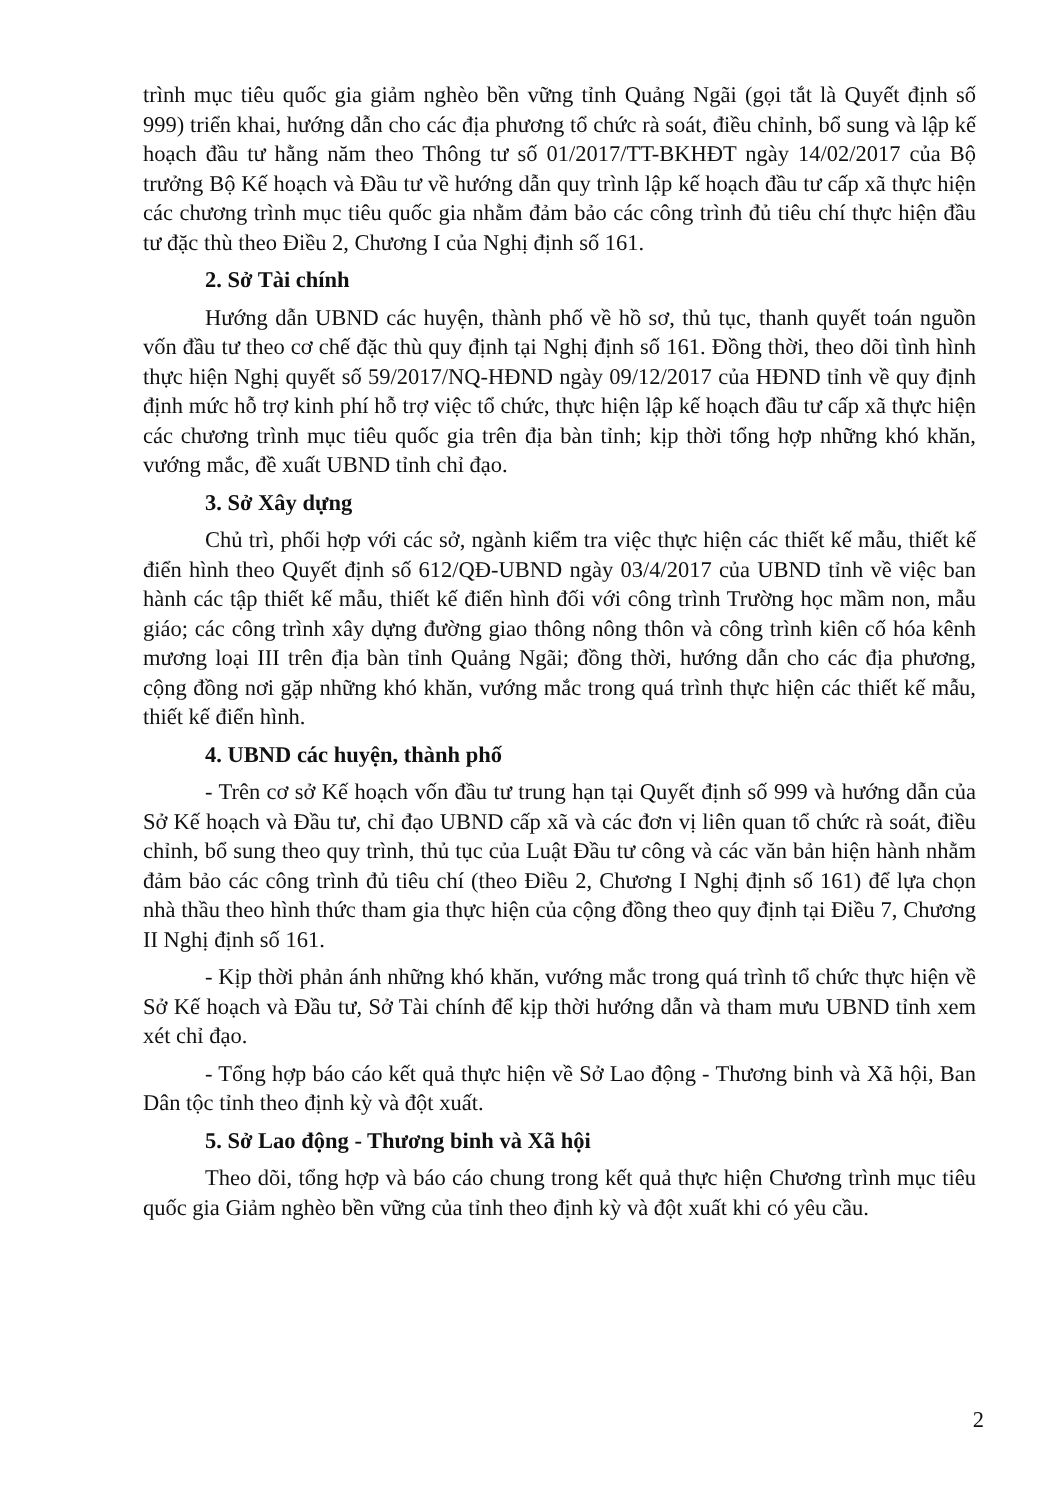trình mục tiêu quốc gia giảm nghèo bền vững tỉnh Quảng Ngãi (gọi tắt là Quyết định số 999) triển khai, hướng dẫn cho các địa phương tổ chức rà soát, điều chỉnh, bổ sung và lập kế hoạch đầu tư hằng năm theo Thông tư số 01/2017/TT-BKHĐT ngày 14/02/2017 của Bộ trưởng Bộ Kế hoạch và Đầu tư về hướng dẫn quy trình lập kế hoạch đầu tư cấp xã thực hiện các chương trình mục tiêu quốc gia nhằm đảm bảo các công trình đủ tiêu chí thực hiện đầu tư đặc thù theo Điều 2, Chương I của Nghị định số 161.
2. Sở Tài chính
Hướng dẫn UBND các huyện, thành phố về hồ sơ, thủ tục, thanh quyết toán nguồn vốn đầu tư theo cơ chế đặc thù quy định tại Nghị định số 161. Đồng thời, theo dõi tình hình thực hiện Nghị quyết số 59/2017/NQ-HĐND ngày 09/12/2017 của HĐND tỉnh về quy định định mức hỗ trợ kinh phí hỗ trợ việc tổ chức, thực hiện lập kế hoạch đầu tư cấp xã thực hiện các chương trình mục tiêu quốc gia trên địa bàn tỉnh; kịp thời tổng hợp những khó khăn, vướng mắc, đề xuất UBND tỉnh chỉ đạo.
3. Sở Xây dựng
Chủ trì, phối hợp với các sở, ngành kiểm tra việc thực hiện các thiết kế mẫu, thiết kế điển hình theo Quyết định số 612/QĐ-UBND ngày 03/4/2017 của UBND tỉnh về việc ban hành các tập thiết kế mẫu, thiết kế điển hình đối với công trình Trường học mầm non, mẫu giáo; các công trình xây dựng đường giao thông nông thôn và công trình kiên cố hóa kênh mương loại III trên địa bàn tỉnh Quảng Ngãi; đồng thời, hướng dẫn cho các địa phương, cộng đồng nơi gặp những khó khăn, vướng mắc trong quá trình thực hiện các thiết kế mẫu, thiết kế điển hình.
4. UBND các huyện, thành phố
- Trên cơ sở Kế hoạch vốn đầu tư trung hạn tại Quyết định số 999 và hướng dẫn của Sở Kế hoạch và Đầu tư, chỉ đạo UBND cấp xã và các đơn vị liên quan tổ chức rà soát, điều chỉnh, bổ sung theo quy trình, thủ tục của Luật Đầu tư công và các văn bản hiện hành nhằm đảm bảo các công trình đủ tiêu chí (theo Điều 2, Chương I Nghị định số 161) để lựa chọn nhà thầu theo hình thức tham gia thực hiện của cộng đồng theo quy định tại Điều 7, Chương II Nghị định số 161.
- Kịp thời phản ánh những khó khăn, vướng mắc trong quá trình tổ chức thực hiện về Sở Kế hoạch và Đầu tư, Sở Tài chính để kịp thời hướng dẫn và tham mưu UBND tỉnh xem xét chỉ đạo.
- Tổng hợp báo cáo kết quả thực hiện về Sở Lao động - Thương binh và Xã hội, Ban Dân tộc tỉnh theo định kỳ và đột xuất.
5. Sở Lao động - Thương binh và Xã hội
Theo dõi, tổng hợp và báo cáo chung trong kết quả thực hiện Chương trình mục tiêu quốc gia Giảm nghèo bền vững của tỉnh theo định kỳ và đột xuất khi có yêu cầu.
2